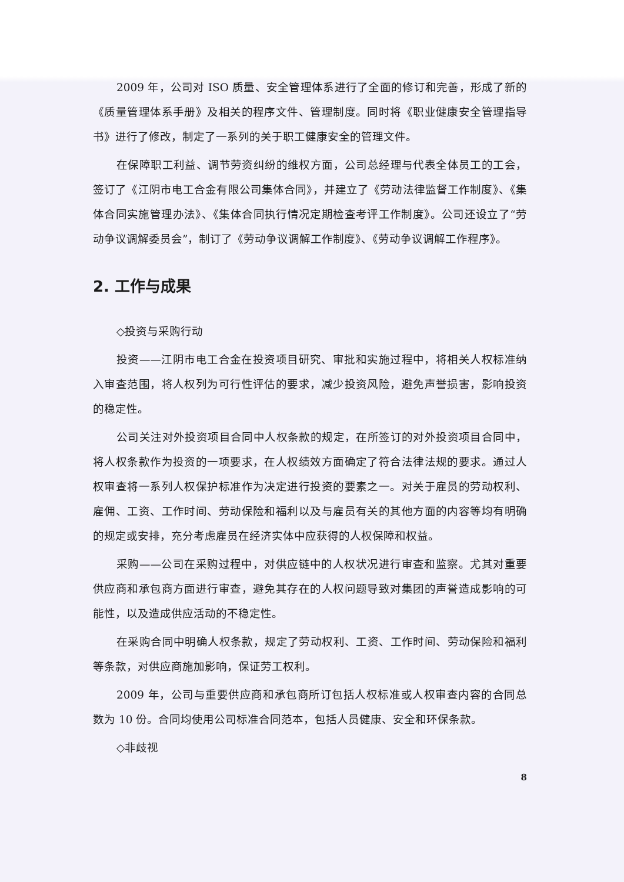2009 年，公司对 ISO 质量、安全管理体系进行了全面的修订和完善，形成了新的《质量管理体系手册》及相关的程序文件、管理制度。同时将《职业健康安全管理指导书》进行了修改，制定了一系列的关于职工健康安全的管理文件。
在保障职工利益、调节劳资纠纷的维权方面，公司总经理与代表全体员工的工会，签订了《江阴市电工合金有限公司集体合同》，并建立了《劳动法律监督工作制度》、《集体合同实施管理办法》、《集体合同执行情况定期检查考评工作制度》。公司还设立了“劳动争议调解委员会”，制订了《劳动争议调解工作制度》、《劳动争议调解工作程序》。
2. 工作与成果
◇投资与采购行动
投资——江阴市电工合金在投资项目研究、审批和实施过程中，将相关人权标准纳入审查范围，将人权列为可行性评估的要求，减少投资风险，避免声誉损害，影响投资的稳定性。
公司关注对外投资项目合同中人权条款的规定，在所签订的对外投资项目合同中，将人权条款作为投资的一项要求，在人权绩效方面确定了符合法律法规的要求。通过人权审查将一系列人权保护标准作为决定进行投资的要素之一。对关于雇员的劳动权利、雇佣、工资、工作时间、劳动保险和福利以及与雇员有关的其他方面的内容等均有明确的规定或安排，充分考虑雇员在经济实体中应获得的人权保障和权益。
采购——公司在采购过程中，对供应链中的人权状况进行审查和监察。尤其对重要供应商和承包商方面进行审查，避免其存在的人权问题导致对集团的声誉造成影响的可能性，以及造成供应活动的不稳定性。
在采购合同中明确人权条款，规定了劳动权利、工资、工作时间、劳动保险和福利等条款，对供应商施加影响，保证劳工权利。
2009 年，公司与重要供应商和承包商所订包括人权标准或人权审查内容的合同总数为 10 份。合同均使用公司标准合同范本，包括人员健康、安全和环保条款。
◇非歧视
8